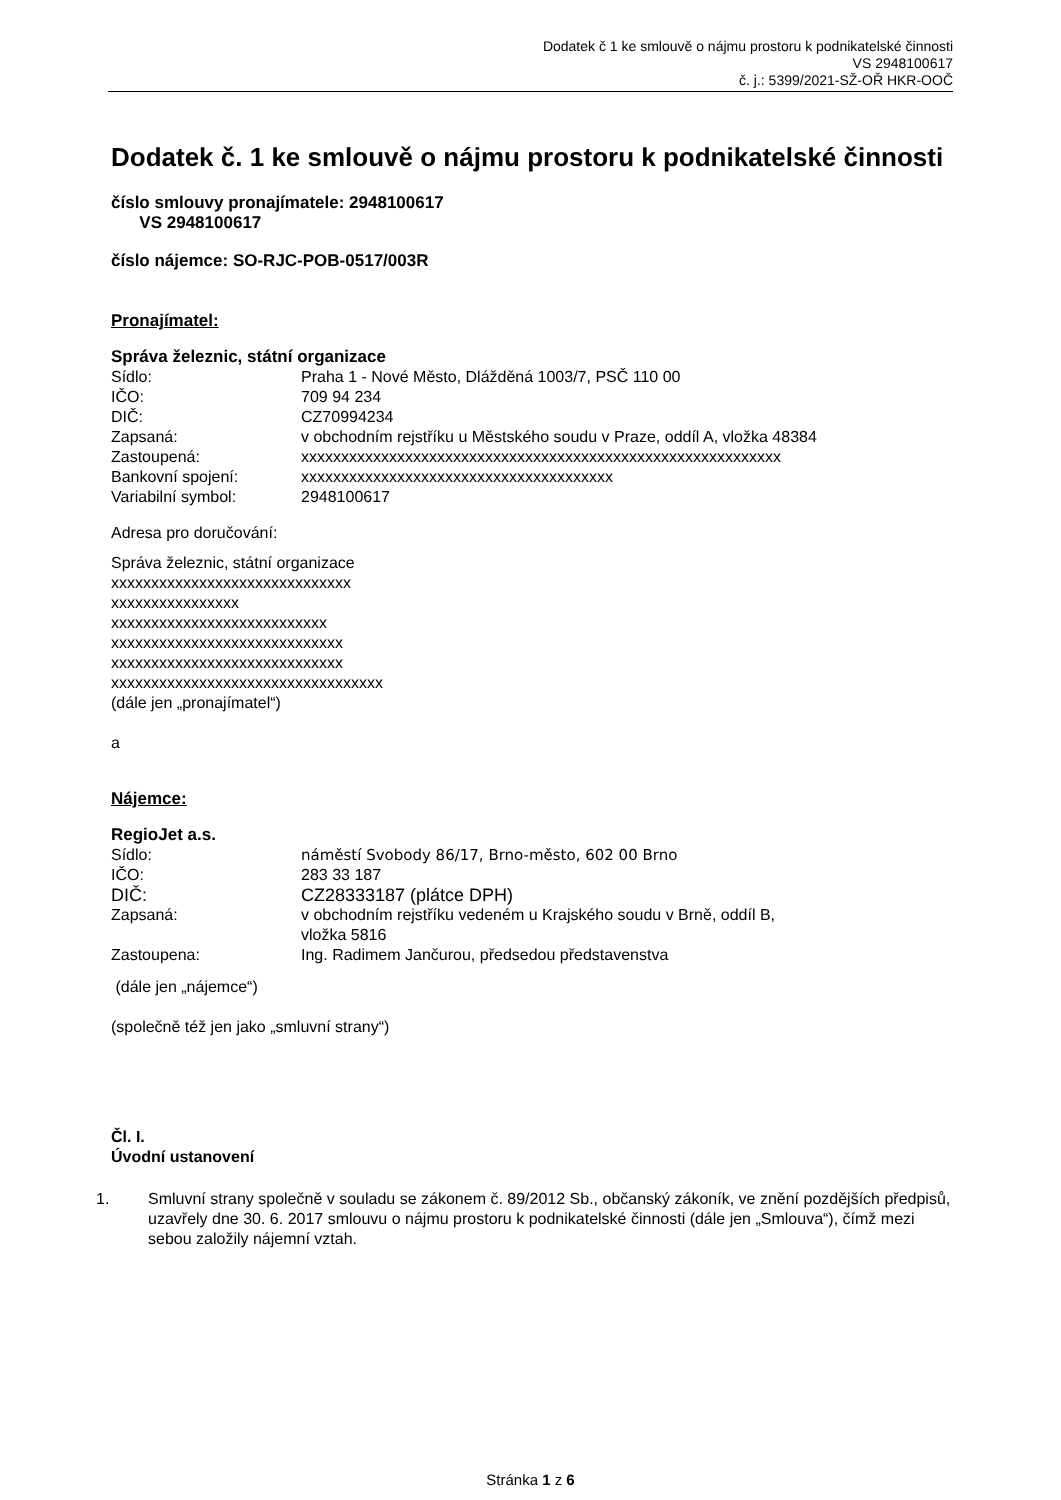Dodatek č 1 ke smlouvě o nájmu prostoru k podnikatelské činnosti
VS 2948100617
č. j.: 5399/2021-SŽ-OŘ HKR-OOČ
Dodatek č. 1 ke smlouvě o nájmu prostoru k podnikatelské činnosti
číslo smlouvy pronajímatele: 2948100617
VS 2948100617
číslo nájemce: SO-RJC-POB-0517/003R
Pronajímatel:
Správa železnic, státní organizace
| Sídlo: | Praha 1 - Nové Město, Dlážděná 1003/7, PSČ 110 00 |
| IČO: | 709 94 234 |
| DIČ: | CZ70994234 |
| Zapsaná: | v obchodním rejstříku u Městského soudu v Praze, oddíl A, vložka 48384 |
| Zastoupená: | xxxxxxxxxxxxxxxxxxxxxxxxxxxxxxxxxxxxxxxxxxxxxxxxxxxxxxxxxxxx |
| Bankovní spojení: | xxxxxxxxxxxxxxxxxxxxxxxxxxxxxxxxxxxxxxx |
| Variabilní symbol: | 2948100617 |
Adresa pro doručování:
Správa železnic, státní organizace
xxxxxxxxxxxxxxxxxxxxxxxxxxxxxx
xxxxxxxxxxxxxxxx
xxxxxxxxxxxxxxxxxxxxxxxxxxx
xxxxxxxxxxxxxxxxxxxxxxxxxxxxx
xxxxxxxxxxxxxxxxxxxxxxxxxxxxx
xxxxxxxxxxxxxxxxxxxxxxxxxxxxxxxxxx
(dále jen „pronajímatel“)
a
Nájemce:
RegioJet a.s.
| Sídlo: | náměstí Svobody 86/17, Brno-město, 602 00 Brno |
| IČO: | 283 33 187 |
| DIČ: | CZ28333187 (plátce DPH) |
| Zapsaná: | v obchodním rejstříku vedeném u Krajského soudu v Brně, oddíl B, vložka 5816 |
| Zastoupena: | Ing. Radimem Jančurou, předsedou představenstva |
(dále jen „nájemce“)
(společně též jen jako „smluvní strany“)
Čl. I.
Úvodní ustanovení
1. Smluvní strany společně v souladu se zákonem č. 89/2012 Sb., občanský zákoník, ve znění pozdějších předpisů, uzavřely dne 30. 6. 2017 smlouvu o nájmu prostoru k podnikatelské činnosti (dále jen „Smlouva“), čímž mezi sebou založily nájemní vztah.
Stránka 1 z 6